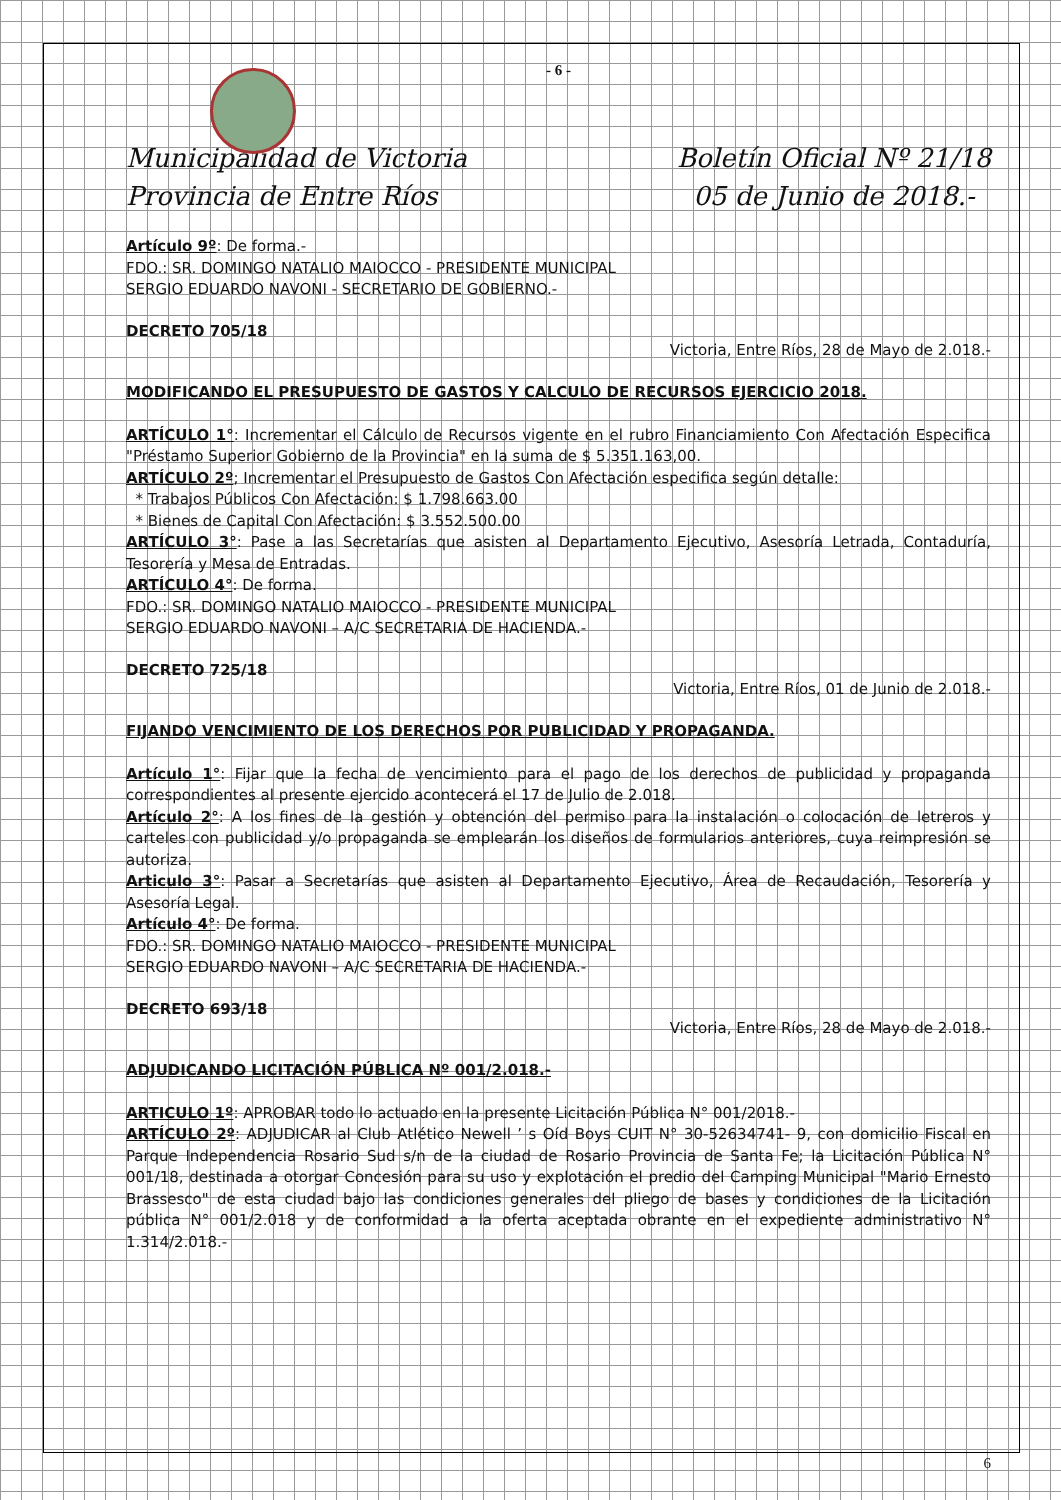- 6 -
Municipalidad de Victoria
Provincia de Entre Ríos
Boletín Oficial Nº 21/18
05 de Junio de 2018.-
Artículo 9º: De forma.-
FDO.: SR. DOMINGO NATALIO MAIOCCO - PRESIDENTE MUNICIPAL
SERGIO EDUARDO NAVONI - SECRETARIO DE GOBIERNO.-
DECRETO 705/18
Victoria, Entre Ríos, 28 de Mayo de 2.018.-
MODIFICANDO EL PRESUPUESTO DE GASTOS Y CALCULO DE RECURSOS EJERCICIO 2018.
ARTÍCULO 1°: Incrementar el Cálculo de Recursos vigente en el rubro Financiamiento Con Afectación Especifica "Préstamo Superior Gobierno de la Provincia" en la suma de $ 5.351.163,00.
ARTÍCULO 2º; Incrementar el Presupuesto de Gastos Con Afectación especifica según detalle:
* Trabajos Públicos Con Afectación: $ 1.798.663.00
* Bienes de Capital Con Afectación: $ 3.552.500.00
ARTÍCULO 3°: Pase a las Secretarías que asisten al Departamento Ejecutivo, Asesoría Letrada, Contaduría, Tesorería y Mesa de Entradas.
ARTÍCULO 4°: De forma.
FDO.: SR. DOMINGO NATALIO MAIOCCO - PRESIDENTE MUNICIPAL
SERGIO EDUARDO NAVONI – A/C SECRETARIA DE HACIENDA.-
DECRETO 725/18
Victoria, Entre Ríos, 01 de Junio de 2.018.-
FIJANDO VENCIMIENTO DE LOS DERECHOS POR PUBLICIDAD Y PROPAGANDA.
Artículo 1°: Fijar que la fecha de vencimiento para el pago de los derechos de publicidad y propaganda correspondientes al presente ejercido acontecerá el 17 de Julio de 2.018.
Artículo 2°: A los fines de la gestión y obtención del permiso para la instalación o colocación de letreros y carteles con publicidad y/o propaganda se emplearán los diseños de formularios anteriores, cuya reimpresión se autoriza.
Articulo 3°: Pasar a Secretarías que asisten al Departamento Ejecutivo, Área de Recaudación, Tesorería y Asesoría Legal.
Artículo 4°: De forma.
FDO.: SR. DOMINGO NATALIO MAIOCCO - PRESIDENTE MUNICIPAL
SERGIO EDUARDO NAVONI – A/C SECRETARIA DE HACIENDA.-
DECRETO 693/18
Victoria, Entre Ríos, 28 de Mayo de 2.018.-
ADJUDICANDO LICITACIÓN PÚBLICA Nº 001/2.018.-
ARTICULO 1º: APROBAR todo lo actuado en la presente Licitación Pública N° 001/2018.-
ARTÍCULO 2º: ADJUDICAR al Club Atlético Newell ’ s Oíd Boys CUIT N° 30-52634741- 9, con domicilio Fiscal en Parque Independencia Rosario Sud s/n de la ciudad de Rosario Provincia de Santa Fe; la Licitación Pública N° 001/18, destinada a otorgar Concesión para su uso y explotación el predio del Camping Municipal "Mario Ernesto Brassesco" de esta ciudad bajo las condiciones generales del pliego de bases y condiciones de la Licitación pública N° 001/2.018 y de conformidad a la oferta aceptada obrante en el expediente administrativo N° 1.314/2.018.-
6